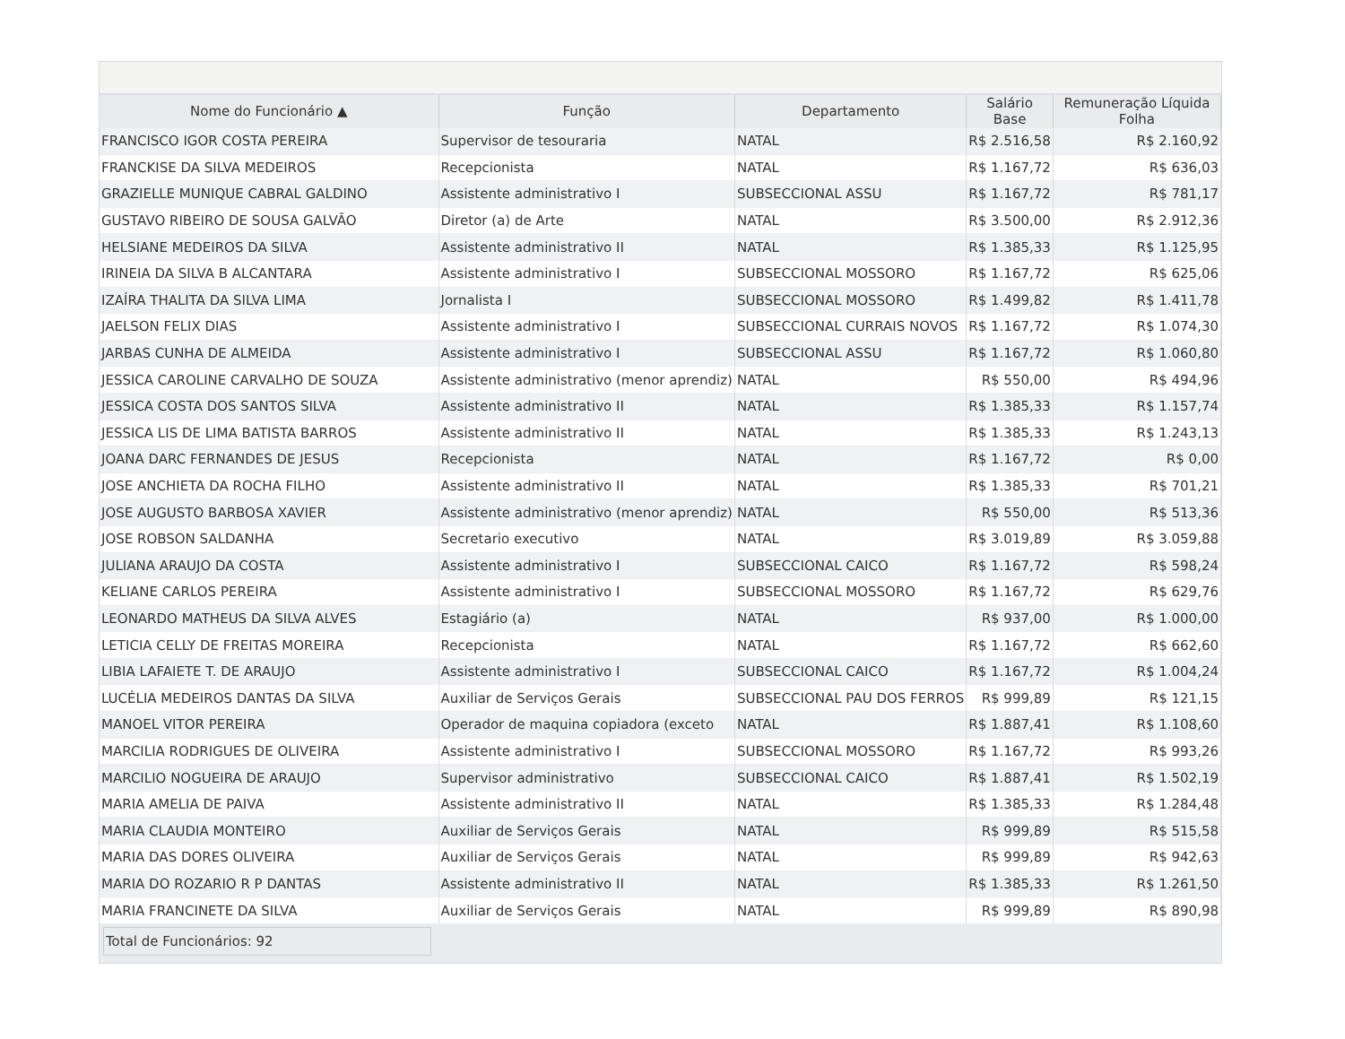| Nome do Funcionário ▲ | Função | Departamento | Salário Base | Remuneração Líquida Folha |
| --- | --- | --- | --- | --- |
| FRANCISCO IGOR COSTA PEREIRA | Supervisor de tesouraria | NATAL | R$ 2.516,58 | R$ 2.160,92 |
| FRANCKISE DA SILVA MEDEIROS | Recepcionista | NATAL | R$ 1.167,72 | R$ 636,03 |
| GRAZIELLE MUNIQUE CABRAL GALDINO | Assistente administrativo I | SUBSECCIONAL ASSU | R$ 1.167,72 | R$ 781,17 |
| GUSTAVO RIBEIRO DE SOUSA GALVÃO | Diretor (a) de Arte | NATAL | R$ 3.500,00 | R$ 2.912,36 |
| HELSIANE MEDEIROS DA SILVA | Assistente administrativo II | NATAL | R$ 1.385,33 | R$ 1.125,95 |
| IRINEIA DA SILVA B ALCANTARA | Assistente administrativo I | SUBSECCIONAL MOSSORO | R$ 1.167,72 | R$ 625,06 |
| IZAÍRA THALITA DA SILVA LIMA | Jornalista I | SUBSECCIONAL MOSSORO | R$ 1.499,82 | R$ 1.411,78 |
| JAELSON FELIX DIAS | Assistente administrativo I | SUBSECCIONAL CURRAIS NOVOS | R$ 1.167,72 | R$ 1.074,30 |
| JARBAS CUNHA DE ALMEIDA | Assistente administrativo I | SUBSECCIONAL ASSU | R$ 1.167,72 | R$ 1.060,80 |
| JESSICA CAROLINE CARVALHO DE SOUZA | Assistente administrativo (menor aprendiz) | NATAL | R$ 550,00 | R$ 494,96 |
| JESSICA COSTA DOS SANTOS SILVA | Assistente administrativo II | NATAL | R$ 1.385,33 | R$ 1.157,74 |
| JESSICA LIS DE LIMA BATISTA BARROS | Assistente administrativo II | NATAL | R$ 1.385,33 | R$ 1.243,13 |
| JOANA DARC FERNANDES DE JESUS | Recepcionista | NATAL | R$ 1.167,72 | R$ 0,00 |
| JOSE ANCHIETA DA ROCHA FILHO | Assistente administrativo II | NATAL | R$ 1.385,33 | R$ 701,21 |
| JOSE AUGUSTO BARBOSA XAVIER | Assistente administrativo (menor aprendiz) | NATAL | R$ 550,00 | R$ 513,36 |
| JOSE ROBSON SALDANHA | Secretario executivo | NATAL | R$ 3.019,89 | R$ 3.059,88 |
| JULIANA ARAUJO DA COSTA | Assistente administrativo I | SUBSECCIONAL CAICO | R$ 1.167,72 | R$ 598,24 |
| KELIANE CARLOS PEREIRA | Assistente administrativo I | SUBSECCIONAL MOSSORO | R$ 1.167,72 | R$ 629,76 |
| LEONARDO MATHEUS DA SILVA ALVES | Estagiário (a) | NATAL | R$ 937,00 | R$ 1.000,00 |
| LETICIA CELLY DE FREITAS MOREIRA | Recepcionista | NATAL | R$ 1.167,72 | R$ 662,60 |
| LIBIA LAFAIETE T. DE ARAUJO | Assistente administrativo I | SUBSECCIONAL CAICO | R$ 1.167,72 | R$ 1.004,24 |
| LUCÉLIA MEDEIROS DANTAS DA SILVA | Auxiliar de Serviços Gerais | SUBSECCIONAL PAU DOS FERROS | R$ 999,89 | R$ 121,15 |
| MANOEL VITOR PEREIRA | Operador de maquina copiadora (exceto | NATAL | R$ 1.887,41 | R$ 1.108,60 |
| MARCILIA RODRIGUES DE OLIVEIRA | Assistente administrativo I | SUBSECCIONAL MOSSORO | R$ 1.167,72 | R$ 993,26 |
| MARCILIO NOGUEIRA DE ARAUJO | Supervisor administrativo | SUBSECCIONAL CAICO | R$ 1.887,41 | R$ 1.502,19 |
| MARIA AMELIA DE PAIVA | Assistente administrativo II | NATAL | R$ 1.385,33 | R$ 1.284,48 |
| MARIA CLAUDIA MONTEIRO | Auxiliar de Serviços Gerais | NATAL | R$ 999,89 | R$ 515,58 |
| MARIA DAS DORES OLIVEIRA | Auxiliar de Serviços Gerais | NATAL | R$ 999,89 | R$ 942,63 |
| MARIA DO ROZARIO R P DANTAS | Assistente administrativo II | NATAL | R$ 1.385,33 | R$ 1.261,50 |
| MARIA FRANCINETE DA SILVA | Auxiliar de Serviços Gerais | NATAL | R$ 999,89 | R$ 890,98 |
Total de Funcionários: 92